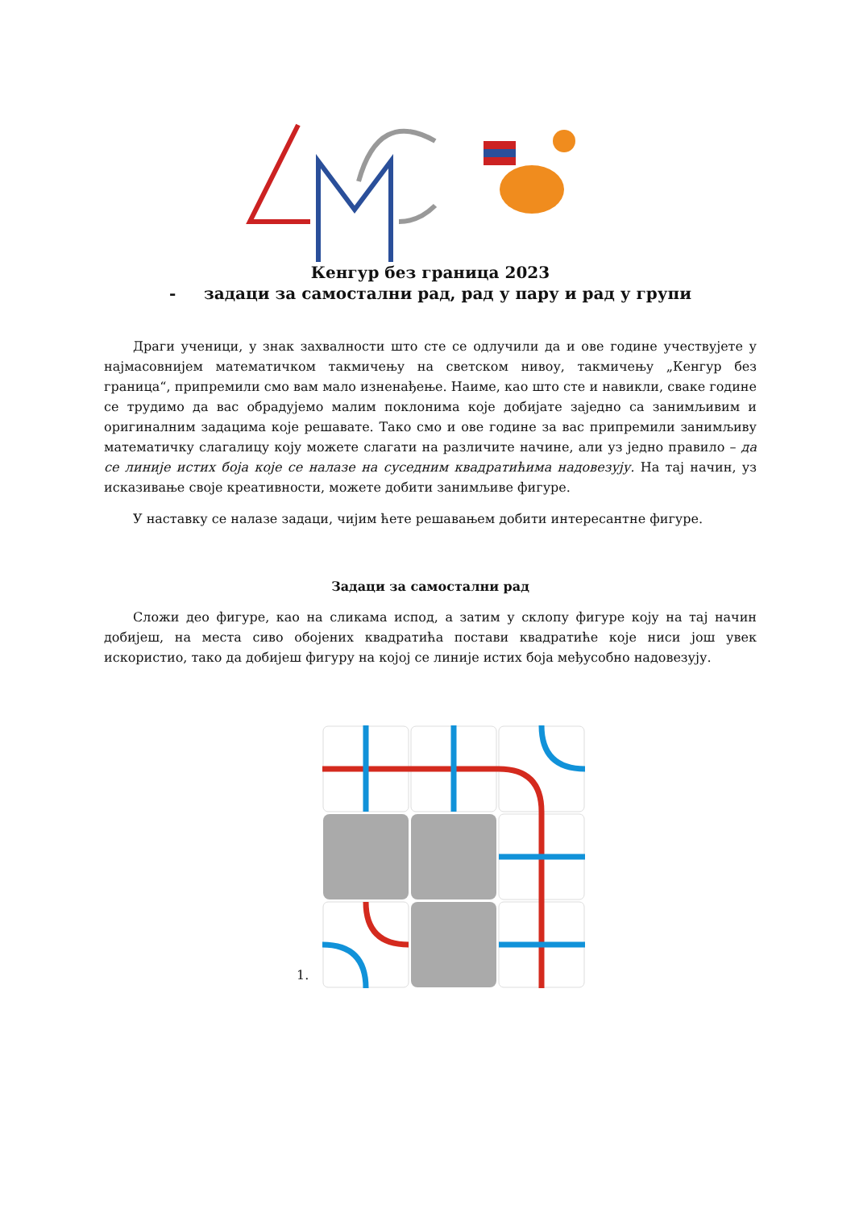Кенгур без граница 2023
- задаци за самостални рад, рад у пару и рад у групи
Драги ученици, у знак захвалности што сте се одлучили да и ове године учествујете у најмасовнијем математичком такмичењу на светском нивоу, такмичењу „Кенгур без граница“, припремили смо вам мало изненађење. Наиме, као што сте и навикли, сваке године се трудимо да вас обрадујемо малим поклонима које добијате заједно са занимљивим и оригиналним задацима које решавате. Тако смо и ове године за вас припремили занимљиву математичку слагалицу коју можете слагати на различите начине, али уз једно правило – да се линије истих боја које се налазе на суседним квадратићима надовезују. На тај начин, уз исказивање своје креативности, можете добити занимљиве фигуре.
У наставку се налазе задаци, чијим ћете решавањем добити интересантне фигуре.
Задаци за самостални рад
Сложи део фигуре, као на сликама испод, а затим у склопу фигуре коју на тај начин добијеш, на места сиво обојених квадратића постави квадратиће које ниси још увек искористио, тако да добијеш фигуру на којој се линије истих боја међусобно надовезују.
1.